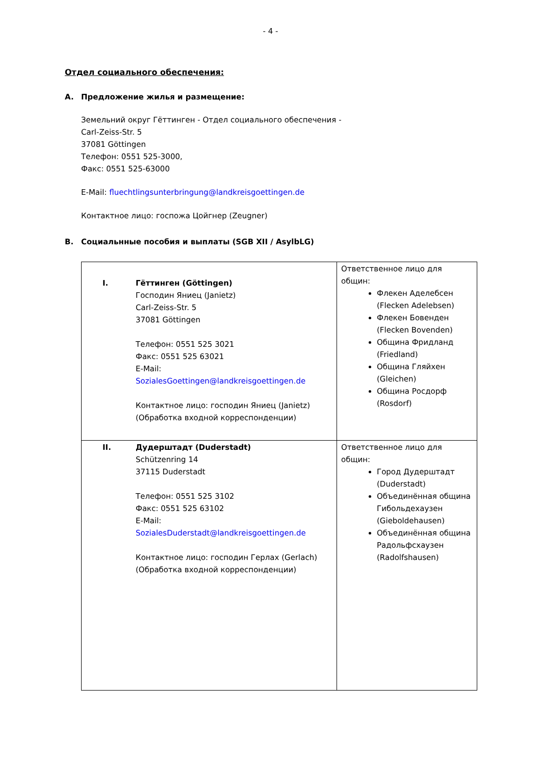- 4 -
Отдел социального обеспечения:
A. Предложение жилья и размещение:
Земельний округ Гёттинген - Отдел социального обеспечения -
Carl-Zeiss-Str. 5
37081 Göttingen
Телефон: 0551 525-3000,
Факс: 0551 525-63000
E-Mail: fluechtlingsunterbringung@landkreisgoettingen.de
Контактное лицо: госпожа Цойгнер (Zeugner)
B. Социальнные пособия и выплаты (SGB XII / AsylbLG)
| I. Гёттинген (Göttingen) Господин Яниец (Janietz) Carl-Zeiss-Str. 5 37081 Göttingen Телефон: 0551 525 3021 Факс: 0551 525 63021 E-Mail: SozialesGoettingen@landkreisgoettingen.de Контактное лицо: господин Яниец (Janietz) (Обработка входной корреспонденции) | Ответственное лицо для общин: Флекен Аделебсен (Flecken Adelebsen) Флекен Бовенден (Flecken Bovenden) Община Фридланд (Friedland) Община Гляйхен (Gleichen) Община Росдорф (Rosdorf) |
| II. Дудерштадт (Duderstadt) Schützenring 14 37115 Duderstadt Телефон: 0551 525 3102 Факс: 0551 525 63102 E-Mail: SozialesDuderstadt@landkreisgoettingen.de Контактное лицо: господин Герлах (Gerlach) (Обработка входной корреспонденции) | Ответственное лицо для общин: Город Дудерштадт (Duderstadt) Объединённая община Гибольдехаузен (Gieboldehausen) Объединённая община Радольфсхаузен (Radolfshausen) |